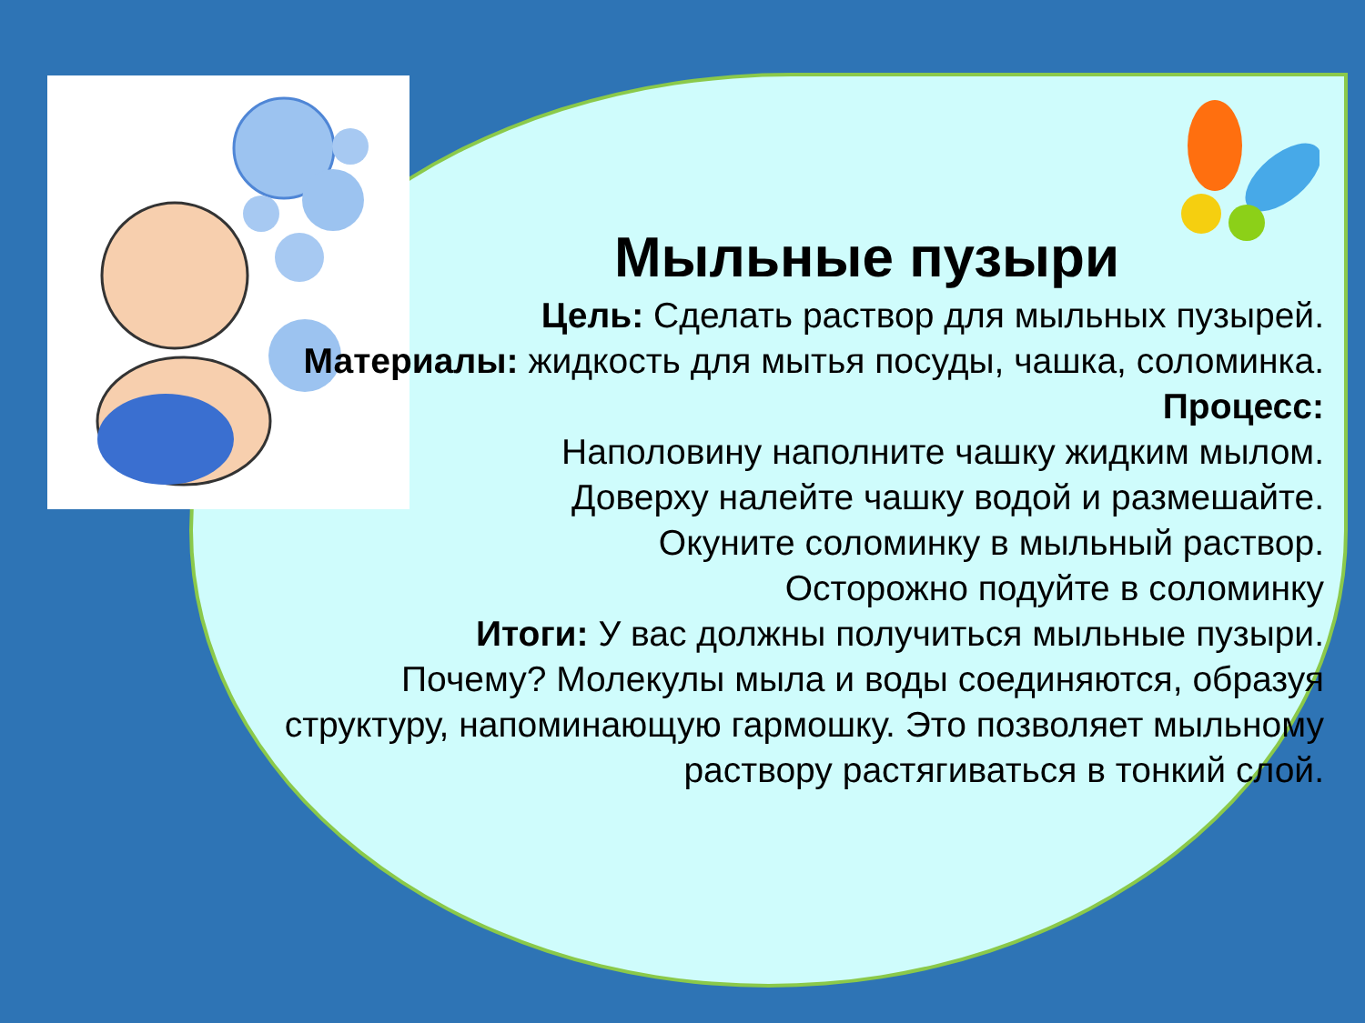Мыльные пузыри
Цель: Сделать раствор для мыльных пузырей.
Материалы: жидкость для мытья посуды, чашка, соломинка.
Процесс:
Наполовину наполните чашку жидким мылом.
Доверху налейте чашку водой и размешайте.
Окуните соломинку в мыльный раствор.
Осторожно подуйте в соломинку
Итоги: У вас должны получиться мыльные пузыри.
Почему? Молекулы мыла и воды соединяются, образуя структуру, напоминающую гармошку. Это позволяет мыльному раствору растягиваться в тонкий слой.